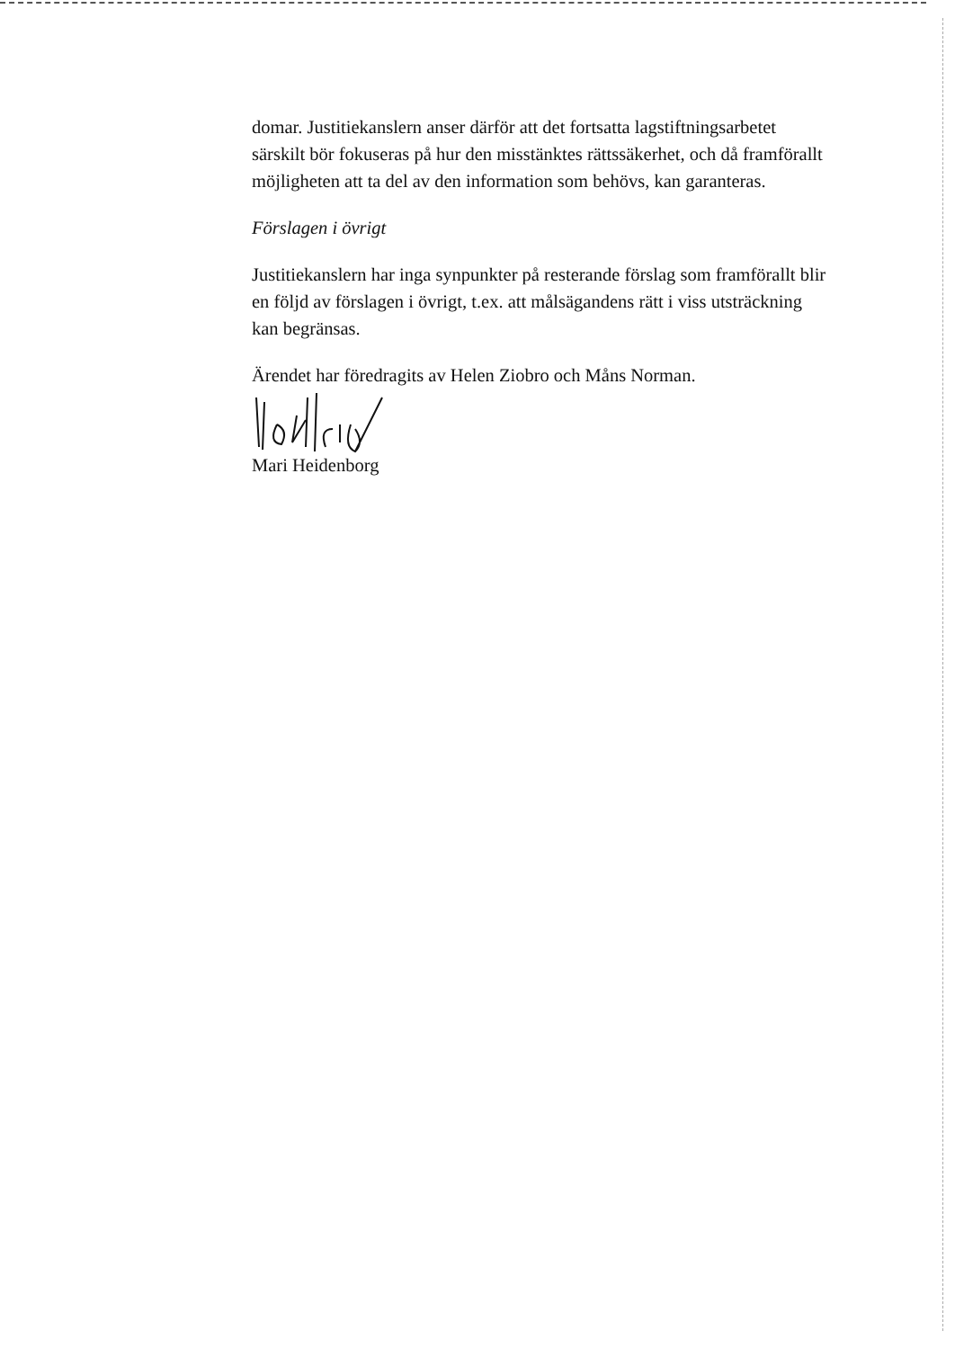domar. Justitiekanslern anser därför att det fortsatta lagstiftningsarbetet särskilt bör fokuseras på hur den misstänktes rättssäkerhet, och då framförallt möjligheten att ta del av den information som behövs, kan garanteras.
Förslagen i övrigt
Justitiekanslern har inga synpunkter på resterande förslag som framförallt blir en följd av förslagen i övrigt, t.ex. att målsägandens rätt i viss utsträckning kan begränsas.
Ärendet har föredragits av Helen Ziobro och Måns Norman.
Mari Heidenborg